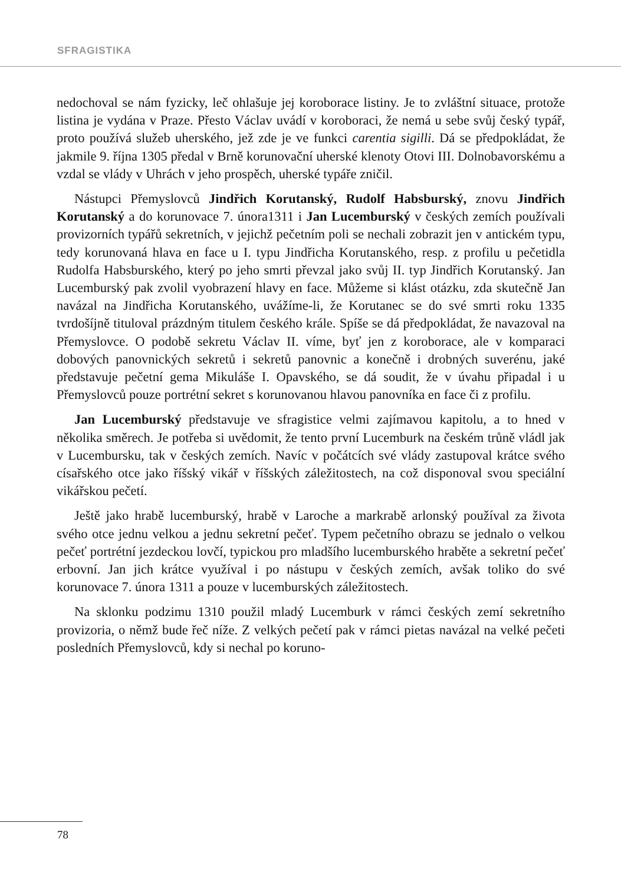SFRAGISTIKA
nedochoval se nám fyzicky, leč ohlašuje jej koroborace listiny. Je to zvláštní situace, protože listina je vydána v Praze. Přesto Václav uvádí v koroboraci, že nemá u sebe svůj český typář, proto používá služeb uherského, jež zde je ve funkci carentia sigilli. Dá se předpokládat, že jakmile 9. října 1305 předal v Brně korunovační uherské klenoty Otovi III. Dolnobavorskému a vzdal se vlády v Uhrách v jeho prospěch, uherské typáře zničil.
Nástupci Přemyslovců Jindřich Korutanský, Rudolf Habsburský, znovu Jindřich Korutanský a do korunovace 7. února1311 i Jan Lucemburský v českých zemích používali provizorních typářů sekretních, v jejichž pečetním poli se nechali zobrazit jen v antickém typu, tedy korunovaná hlava en face u I. typu Jindřicha Korutanského, resp. z profilu u pečetidla Rudolfa Habsburského, který po jeho smrti převzal jako svůj II. typ Jindřich Korutanský. Jan Lucemburský pak zvolil vyobrazení hlavy en face. Můžeme si klást otázku, zda skutečně Jan navázal na Jindřicha Korutanského, uvážíme-li, že Korutanec se do své smrti roku 1335 tvrdošíjně tituloval prázdným titulem českého krále. Spíše se dá předpokládat, že navazoval na Přemyslovce. O podobě sekretu Václav II. víme, byť jen z koroborace, ale v komparaci dobových panovnických sekretů i sekretů panovnic a konečně i drobných suverénu, jaké představuje pečetní gema Mikuláše I. Opavského, se dá soudit, že v úvahu připadal i u Přemyslovců pouze portrétní sekret s korunovanou hlavou panovníka en face či z profilu.
Jan Lucemburský představuje ve sfragistice velmi zajímavou kapitolu, a to hned v několika směrech. Je potřeba si uvědomit, že tento první Lucemburk na českém trůně vládl jak v Lucembursku, tak v českých zemích. Navíc v počátcích své vlády zastupoval krátce svého císařského otce jako říšský vikář v říšských záležitostech, na což disponoval svou speciální vikářskou pečetí.
Ještě jako hrabě lucemburský, hrabě v Laroche a markrabě arlonský používal za života svého otce jednu velkou a jednu sekretní pečeť. Typem pečetního obrazu se jednalo o velkou pečeť portrétní jezdeckou lovčí, typickou pro mladšího lucemburského hraběte a sekretní pečeť erbovní. Jan jich krátce využíval i po nástupu v českých zemích, avšak toliko do své korunovace 7. února 1311 a pouze v lucemburských záležitostech.
Na sklonku podzimu 1310 použil mladý Lucemburk v rámci českých zemí sekretního provizoria, o němž bude řeč níže. Z velkých pečetí pak v rámci pietas navázal na velké pečeti posledních Přemyslovců, kdy si nechal po koruno-
78